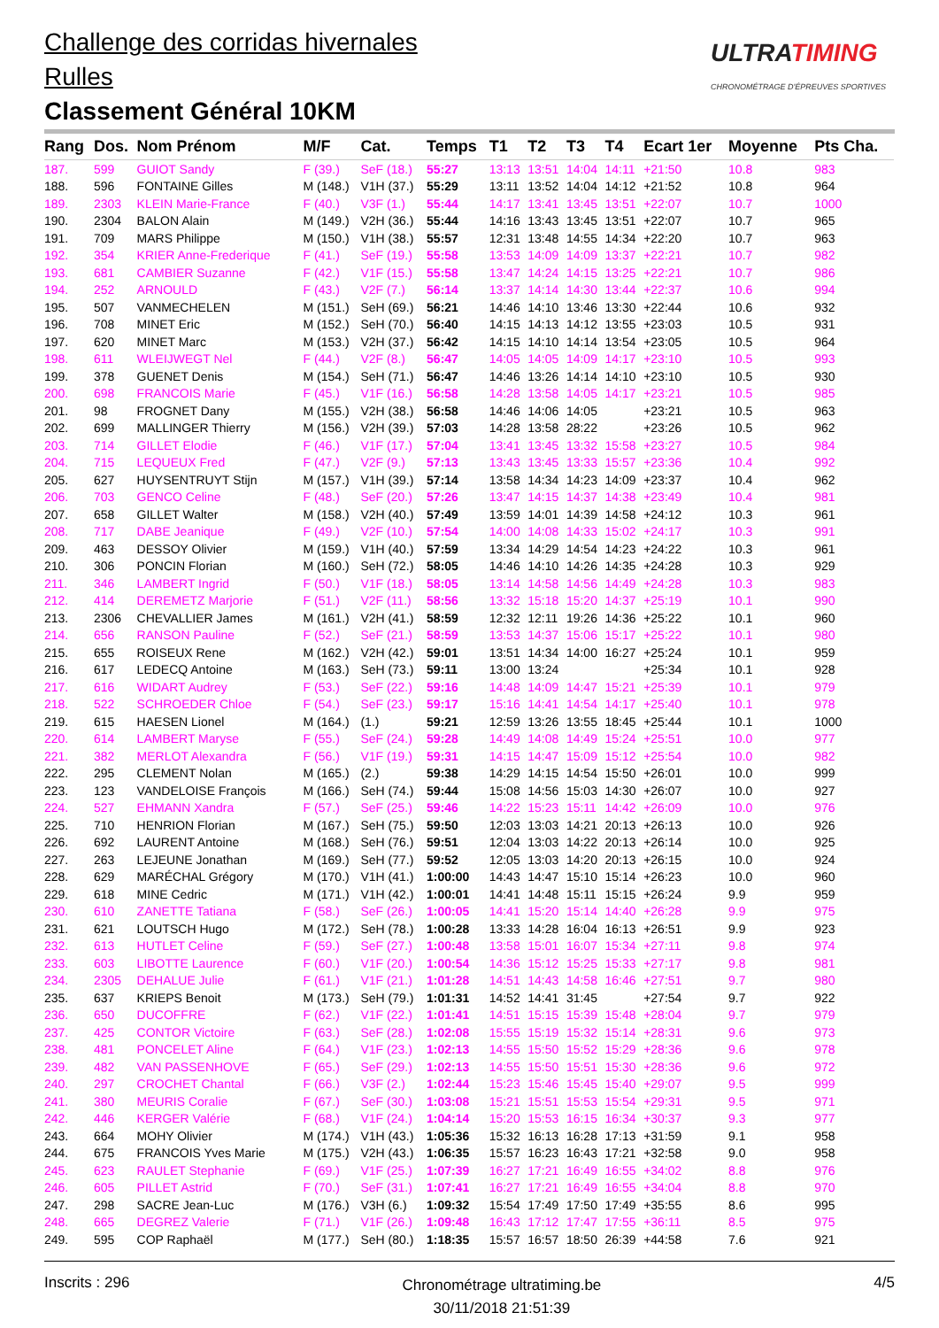Challenge des corridas hivernales
Rulles
Classement Général 10KM
ULTRATIMING
CHRONOMÉTRAGE D'ÉPREUVES SPORTIVES
| Rang | Dos. | Nom Prénom | M/F | Cat. | Temps | T1 | T2 | T3 | T4 | Ecart 1er | Moyenne | Pts Cha. |
| --- | --- | --- | --- | --- | --- | --- | --- | --- | --- | --- | --- | --- |
| 187. | 599 | GUIOT Sandy | F (39.) | SeF (18.) | 55:27 | 13:13 | 13:51 | 14:04 | 14:11 | +21:50 | 10.8 | 983 |
| 188. | 596 | FONTAINE Gilles | M (148.) | V1H (37.) | 55:29 | 13:11 | 13:52 | 14:04 | 14:12 | +21:52 | 10.8 | 964 |
| 189. | 2303 | KLEIN Marie-France | F (40.) | V3F (1.) | 55:44 | 14:17 | 13:41 | 13:45 | 13:51 | +22:07 | 10.7 | 1000 |
| 190. | 2304 | BALON Alain | M (149.) | V2H (36.) | 55:44 | 14:16 | 13:43 | 13:45 | 13:51 | +22:07 | 10.7 | 965 |
| 191. | 709 | MARS Philippe | M (150.) | V1H (38.) | 55:57 | 12:31 | 13:48 | 14:55 | 14:34 | +22:20 | 10.7 | 963 |
| 192. | 354 | KRIER Anne-Frederique | F (41.) | SeF (19.) | 55:58 | 13:53 | 14:09 | 14:09 | 13:37 | +22:21 | 10.7 | 982 |
| 193. | 681 | CAMBIER Suzanne | F (42.) | V1F (15.) | 55:58 | 13:47 | 14:24 | 14:15 | 13:25 | +22:21 | 10.7 | 986 |
| 194. | 252 | ARNOULD | F (43.) | V2F (7.) | 56:14 | 13:37 | 14:14 | 14:30 | 13:44 | +22:37 | 10.6 | 994 |
| 195. | 507 | VANMECHELEN | M (151.) | SeH (69.) | 56:21 | 14:46 | 14:10 | 13:46 | 13:30 | +22:44 | 10.6 | 932 |
| 196. | 708 | MINET Eric | M (152.) | SeH (70.) | 56:40 | 14:15 | 14:13 | 14:12 | 13:55 | +23:03 | 10.5 | 931 |
| 197. | 620 | MINET Marc | M (153.) | V2H (37.) | 56:42 | 14:15 | 14:10 | 14:14 | 13:54 | +23:05 | 10.5 | 964 |
| 198. | 611 | WLEIJWEGT Nel | F (44.) | V2F (8.) | 56:47 | 14:05 | 14:05 | 14:09 | 14:17 | +23:10 | 10.5 | 993 |
| 199. | 378 | GUENET Denis | M (154.) | SeH (71.) | 56:47 | 14:46 | 13:26 | 14:14 | 14:10 | +23:10 | 10.5 | 930 |
| 200. | 698 | FRANCOIS Marie | F (45.) | V1F (16.) | 56:58 | 14:28 | 13:58 | 14:05 | 14:17 | +23:21 | 10.5 | 985 |
| 201. | 98 | FROGNET Dany | M (155.) | V2H (38.) | 56:58 | 14:46 | 14:06 | 14:05 | | +23:21 | 10.5 | 963 |
| 202. | 699 | MALLINGER Thierry | M (156.) | V2H (39.) | 57:03 | 14:28 | 13:58 | 28:22 | | +23:26 | 10.5 | 962 |
| 203. | 714 | GILLET Elodie | F (46.) | V1F (17.) | 57:04 | 13:41 | 13:45 | 13:32 | 15:58 | +23:27 | 10.5 | 984 |
| 204. | 715 | LEQUEUX Fred | F (47.) | V2F (9.) | 57:13 | 13:43 | 13:45 | 13:33 | 15:57 | +23:36 | 10.4 | 992 |
| 205. | 627 | HUYSENTRUYT Stijn | M (157.) | V1H (39.) | 57:14 | 13:58 | 14:34 | 14:23 | 14:09 | +23:37 | 10.4 | 962 |
| 206. | 703 | GENCO Celine | F (48.) | SeF (20.) | 57:26 | 13:47 | 14:15 | 14:37 | 14:38 | +23:49 | 10.4 | 981 |
| 207. | 658 | GILLET Walter | M (158.) | V2H (40.) | 57:49 | 13:59 | 14:01 | 14:39 | 14:58 | +24:12 | 10.3 | 961 |
| 208. | 717 | DABE Jeanique | F (49.) | V2F (10.) | 57:54 | 14:00 | 14:08 | 14:33 | 15:02 | +24:17 | 10.3 | 991 |
| 209. | 463 | DESSOY Olivier | M (159.) | V1H (40.) | 57:59 | 13:34 | 14:29 | 14:54 | 14:23 | +24:22 | 10.3 | 961 |
| 210. | 306 | PONCIN Florian | M (160.) | SeH (72.) | 58:05 | 14:46 | 14:10 | 14:26 | 14:35 | +24:28 | 10.3 | 929 |
| 211. | 346 | LAMBERT Ingrid | F (50.) | V1F (18.) | 58:05 | 13:14 | 14:58 | 14:56 | 14:49 | +24:28 | 10.3 | 983 |
| 212. | 414 | DEREMETZ Marjorie | F (51.) | V2F (11.) | 58:56 | 13:32 | 15:18 | 15:20 | 14:37 | +25:19 | 10.1 | 990 |
| 213. | 2306 | CHEVALLIER James | M (161.) | V2H (41.) | 58:59 | 12:32 | 12:11 | 19:26 | 14:36 | +25:22 | 10.1 | 960 |
| 214. | 656 | RANSON Pauline | F (52.) | SeF (21.) | 58:59 | 13:53 | 14:37 | 15:06 | 15:17 | +25:22 | 10.1 | 980 |
| 215. | 655 | ROISEUX Rene | M (162.) | V2H (42.) | 59:01 | 13:51 | 14:34 | 14:00 | 16:27 | +25:24 | 10.1 | 959 |
| 216. | 617 | LEDECQ Antoine | M (163.) | SeH (73.) | 59:11 | 13:00 | 13:24 | | | +25:34 | 10.1 | 928 |
| 217. | 616 | WIDART Audrey | F (53.) | SeF (22.) | 59:16 | 14:48 | 14:09 | 14:47 | 15:21 | +25:39 | 10.1 | 979 |
| 218. | 522 | SCHROEDER Chloe | F (54.) | SeF (23.) | 59:17 | 15:16 | 14:41 | 14:54 | 14:17 | +25:40 | 10.1 | 978 |
| 219. | 615 | HAESEN Lionel | M (164.) | (1.) | 59:21 | 12:59 | 13:26 | 13:55 | 18:45 | +25:44 | 10.1 | 1000 |
| 220. | 614 | LAMBERT Maryse | F (55.) | SeF (24.) | 59:28 | 14:49 | 14:08 | 14:49 | 15:24 | +25:51 | 10.0 | 977 |
| 221. | 382 | MERLOT Alexandra | F (56.) | V1F (19.) | 59:31 | 14:15 | 14:47 | 15:09 | 15:12 | +25:54 | 10.0 | 982 |
| 222. | 295 | CLEMENT Nolan | M (165.) | (2.) | 59:38 | 14:29 | 14:15 | 14:54 | 15:50 | +26:01 | 10.0 | 999 |
| 223. | 123 | VANDELOISE François | M (166.) | SeH (74.) | 59:44 | 15:08 | 14:56 | 15:03 | 14:30 | +26:07 | 10.0 | 927 |
| 224. | 527 | EHMANN Xandra | F (57.) | SeF (25.) | 59:46 | 14:22 | 15:23 | 15:11 | 14:42 | +26:09 | 10.0 | 976 |
| 225. | 710 | HENRION Florian | M (167.) | SeH (75.) | 59:50 | 12:03 | 13:03 | 14:21 | 20:13 | +26:13 | 10.0 | 926 |
| 226. | 692 | LAURENT Antoine | M (168.) | SeH (76.) | 59:51 | 12:04 | 13:03 | 14:22 | 20:13 | +26:14 | 10.0 | 925 |
| 227. | 263 | LEJEUNE Jonathan | M (169.) | SeH (77.) | 59:52 | 12:05 | 13:03 | 14:20 | 20:13 | +26:15 | 10.0 | 924 |
| 228. | 629 | MARÉCHAL Grégory | M (170.) | V1H (41.) | 1:00:00 | 14:43 | 14:47 | 15:10 | 15:14 | +26:23 | 10.0 | 960 |
| 229. | 618 | MINE Cedric | M (171.) | V1H (42.) | 1:00:01 | 14:41 | 14:48 | 15:11 | 15:15 | +26:24 | 9.9 | 959 |
| 230. | 610 | ZANETTE Tatiana | F (58.) | SeF (26.) | 1:00:05 | 14:41 | 15:20 | 15:14 | 14:40 | +26:28 | 9.9 | 975 |
| 231. | 621 | LOUTSCH Hugo | M (172.) | SeH (78.) | 1:00:28 | 13:33 | 14:28 | 16:04 | 16:13 | +26:51 | 9.9 | 923 |
| 232. | 613 | HUTLET Celine | F (59.) | SeF (27.) | 1:00:48 | 13:58 | 15:01 | 16:07 | 15:34 | +27:11 | 9.8 | 974 |
| 233. | 603 | LIBOTTE Laurence | F (60.) | V1F (20.) | 1:00:54 | 14:36 | 15:12 | 15:25 | 15:33 | +27:17 | 9.8 | 981 |
| 234. | 2305 | DEHALUE Julie | F (61.) | V1F (21.) | 1:01:28 | 14:51 | 14:43 | 14:58 | 16:46 | +27:51 | 9.7 | 980 |
| 235. | 637 | KRIEPS Benoit | M (173.) | SeH (79.) | 1:01:31 | 14:52 | 14:41 | 31:45 | | +27:54 | 9.7 | 922 |
| 236. | 650 | DUCOFFRE | F (62.) | V1F (22.) | 1:01:41 | 14:51 | 15:15 | 15:39 | 15:48 | +28:04 | 9.7 | 979 |
| 237. | 425 | CONTOR Victoire | F (63.) | SeF (28.) | 1:02:08 | 15:55 | 15:19 | 15:32 | 15:14 | +28:31 | 9.6 | 973 |
| 238. | 481 | PONCELET Aline | F (64.) | V1F (23.) | 1:02:13 | 14:55 | 15:50 | 15:52 | 15:29 | +28:36 | 9.6 | 978 |
| 239. | 482 | VAN PASSENHOVE | F (65.) | SeF (29.) | 1:02:13 | 14:55 | 15:50 | 15:51 | 15:30 | +28:36 | 9.6 | 972 |
| 240. | 297 | CROCHET Chantal | F (66.) | V3F (2.) | 1:02:44 | 15:23 | 15:46 | 15:45 | 15:40 | +29:07 | 9.5 | 999 |
| 241. | 380 | MEURIS Coralie | F (67.) | SeF (30.) | 1:03:08 | 15:21 | 15:51 | 15:53 | 15:54 | +29:31 | 9.5 | 971 |
| 242. | 446 | KERGER Valérie | F (68.) | V1F (24.) | 1:04:14 | 15:20 | 15:53 | 16:15 | 16:34 | +30:37 | 9.3 | 977 |
| 243. | 664 | MOHY Olivier | M (174.) | V1H (43.) | 1:05:36 | 15:32 | 16:13 | 16:28 | 17:13 | +31:59 | 9.1 | 958 |
| 244. | 675 | FRANCOIS Yves Marie | M (175.) | V2H (43.) | 1:06:35 | 15:57 | 16:23 | 16:43 | 17:21 | +32:58 | 9.0 | 958 |
| 245. | 623 | RAULET Stephanie | F (69.) | V1F (25.) | 1:07:39 | 16:27 | 17:21 | 16:49 | 16:55 | +34:02 | 8.8 | 976 |
| 246. | 605 | PILLET Astrid | F (70.) | SeF (31.) | 1:07:41 | 16:27 | 17:21 | 16:49 | 16:55 | +34:04 | 8.8 | 970 |
| 247. | 298 | SACRE Jean-Luc | M (176.) | V3H (6.) | 1:09:32 | 15:54 | 17:49 | 17:50 | 17:49 | +35:55 | 8.6 | 995 |
| 248. | 665 | DEGREZ Valerie | F (71.) | V1F (26.) | 1:09:48 | 16:43 | 17:12 | 17:47 | 17:55 | +36:11 | 8.5 | 975 |
| 249. | 595 | COP Raphaël | M (177.) | SeH (80.) | 1:18:35 | 15:57 | 16:57 | 18:50 | 26:39 | +44:58 | 7.6 | 921 |
Inscrits : 296
Chronométrage ultratiming.be
30/11/2018 21:51:39
4/5